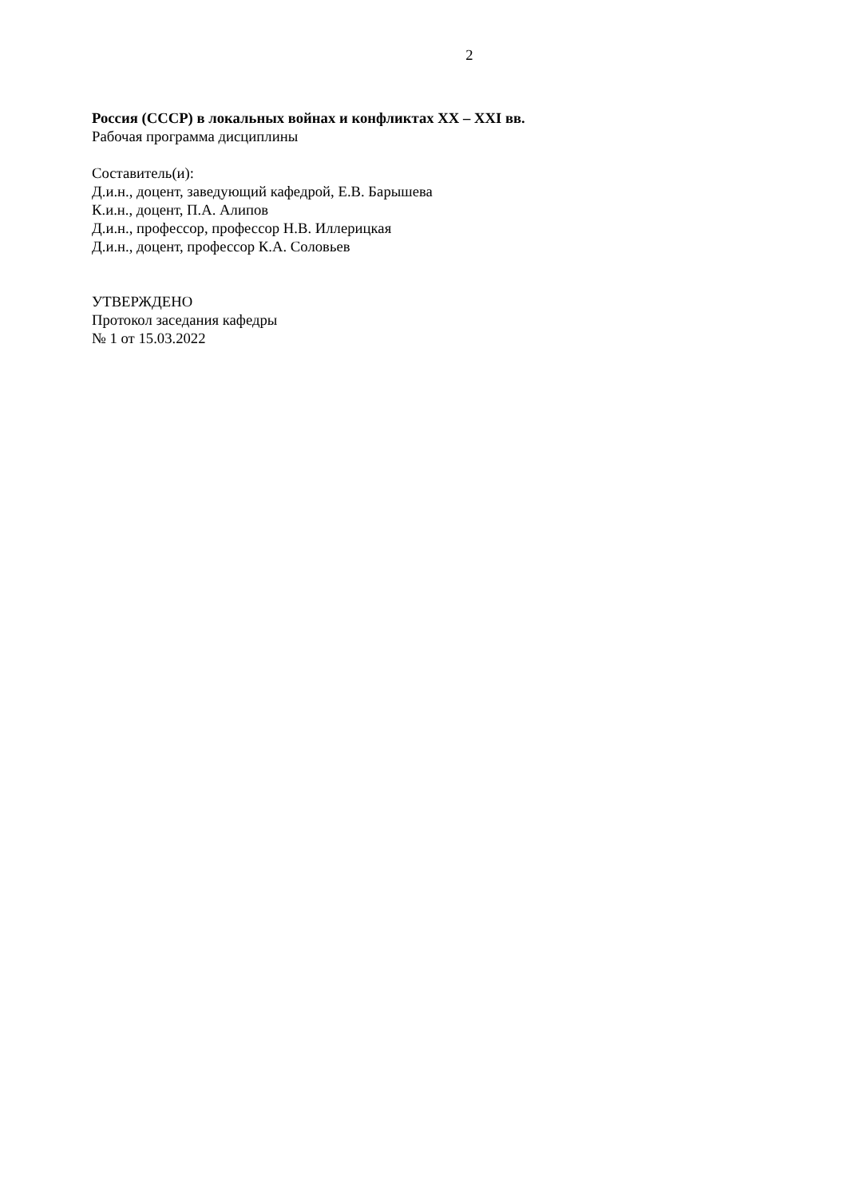2
Россия (СССР) в локальных войнах и конфликтах XX – XXI вв.
Рабочая программа дисциплины
Составитель(и):
Д.и.н., доцент, заведующий кафедрой, Е.В. Барышева
К.и.н., доцент, П.А. Алипов
Д.и.н., профессор, профессор Н.В. Иллерицкая
Д.и.н., доцент, профессор К.А. Соловьев
УТВЕРЖДЕНО
Протокол заседания кафедры
№ 1 от 15.03.2022